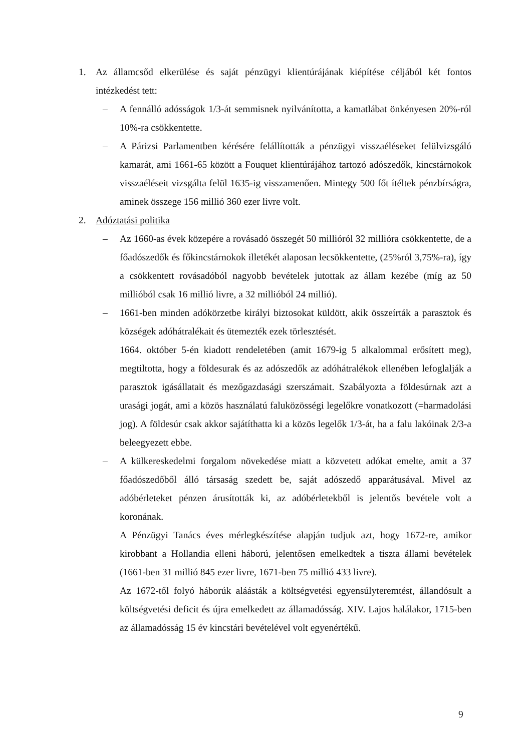1. Az államcsőd elkerülése és saját pénzügyi klientúrájának kiépítése céljából két fontos intézkedést tett:
– A fennálló adósságok 1/3-át semmisnek nyilvánította, a kamatlábat önkényesen 20%-ról 10%-ra csökkentette.
– A Párizsi Parlamentben kérésére felállították a pénzügyi visszaéléseket felülvizsgáló kamarát, ami 1661-65 között a Fouquet klientúrájához tartozó adószedők, kincstárnokok visszaéléseit vizsgálta felül 1635-ig visszamenően. Mintegy 500 főt ítéltek pénzbírságra, aminek összege 156 millió 360 ezer livre volt.
2. Adóztatási politika
– Az 1660-as évek közepére a rovásadó összegét 50 millióról 32 millióra csökkentette, de a főadószedők és főkincstárnokok illetékét alaposan lecsökkentette, (25%ról 3,75%-ra), így a csökkentett rovásadóból nagyobb bevételek jutottak az állam kezébe (míg az 50 millióból csak 16 millió livre, a 32 millióból 24 millió).
– 1661-ben minden adókörzetbe királyi biztosokat küldött, akik összeírták a parasztok és községek adóhátralékait és ütemezték ezek törlesztését.
1664. október 5-én kiadott rendeletében (amit 1679-ig 5 alkalommal erősített meg), megtiltotta, hogy a földesurak és az adószedők az adóhátralékok ellenében lefoglalják a parasztok igásállatait és mezőgazdasági szerszámait. Szabályozta a földesúrnak azt a urasági jogát, ami a közös használatú faluközösségi legelőkre vonatkozott (=harmadolási jog). A földesúr csak akkor sajátíthatta ki a közös legelők 1/3-át, ha a falu lakóinak 2/3-a beleegyezett ebbe.
– A külkereskedelmi forgalom növekedése miatt a közvetett adókat emelte, amit a 37 főadószedőből álló társaság szedett be, saját adószedő apparátusával. Mivel az adóbérleteket pénzen árusították ki, az adóbérletekből is jelentős bevétele volt a koronának.
A Pénzügyi Tanács éves mérlegkészítése alapján tudjuk azt, hogy 1672-re, amikor kirobbant a Hollandia elleni háború, jelentősen emelkedtek a tiszta állami bevételek (1661-ben 31 millió 845 ezer livre, 1671-ben 75 millió 433 livre).
Az 1672-től folyó háborúk aláásták a költségvetési egyensúlyteremtést, állandósult a költségvetési deficit és újra emelkedett az államadósság. XIV. Lajos halálakor, 1715-ben az államadósság 15 év kincstári bevételével volt egyenértékű.
9